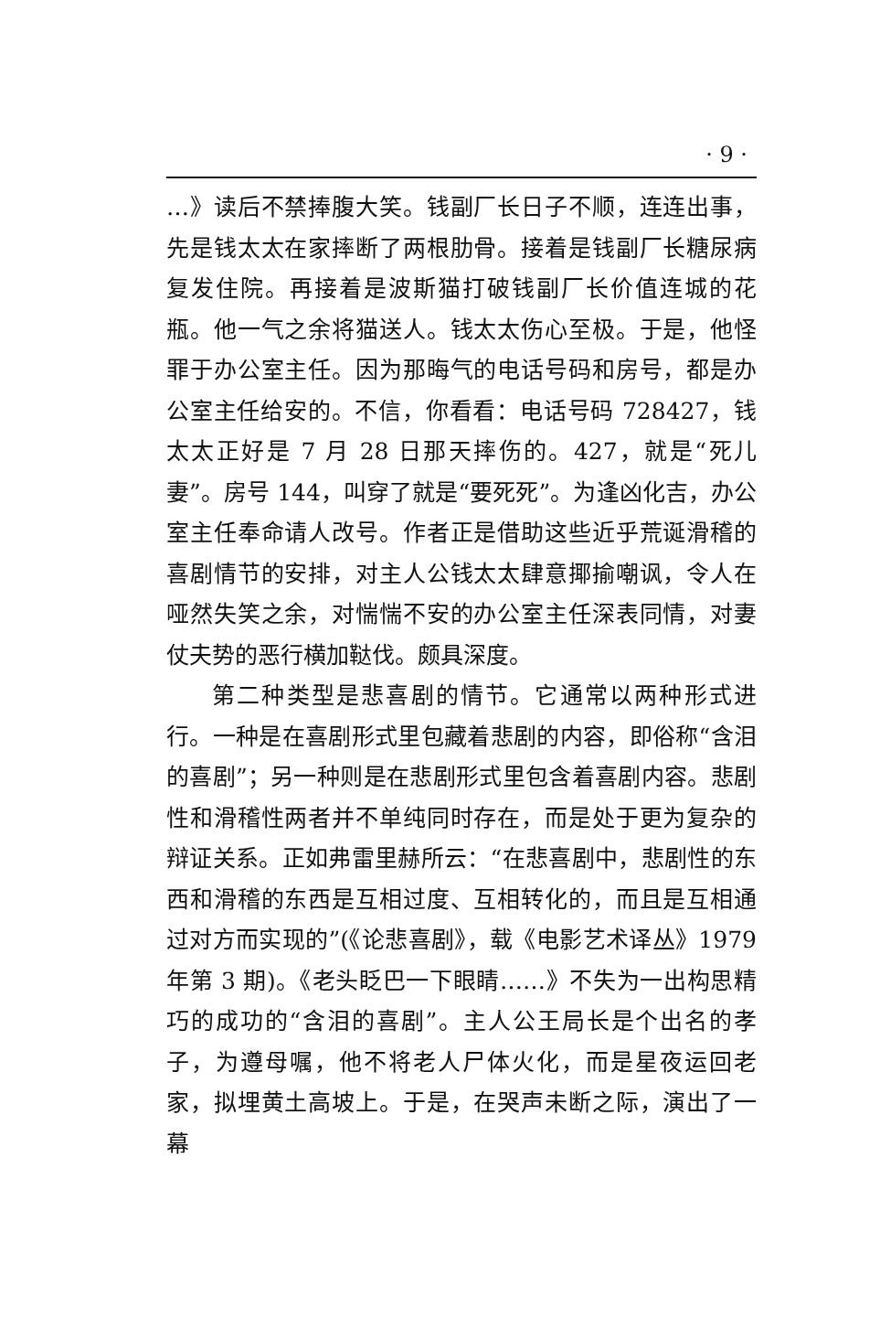· 9 ·
…》读后不禁捧腹大笑。钱副厂长日子不顺，连连出事，先是钱太太在家摔断了两根肋骨。接着是钱副厂长糖尿病复发住院。再接着是波斯猫打破钱副厂长价值连城的花瓶。他一气之余将猫送人。钱太太伤心至极。于是，他怪罪于办公室主任。因为那晦气的电话号码和房号，都是办公室主任给安的。不信，你看看：电话号码 728427，钱太太正好是 7 月 28 日那天摔伤的。427，就是“死儿妻”。房号 144，叫穿了就是“要死死”。为逢凶化吉，办公室主任奉命请人改号。作者正是借助这些近乎荒诞滑稽的喜剧情节的安排，对主人公钱太太肆意揶揄嘲讽，令人在哑然失笑之余，对惴惴不安的办公室主任深表同情，对妻仗夫势的恶行横加鞑伐。颇具深度。
第二种类型是悲喜剧的情节。它通常以两种形式进行。一种是在喜剧形式里包藏着悲剧的内容，即俗称“含泪的喜剧”；另一种则是在悲剧形式里包含着喜剧内容。悲剧性和滑稽性两者并不单纯同时存在，而是处于更为复杂的辩证关系。正如弗雷里赫所云：“在悲喜剧中，悲剧性的东西和滑稽的东西是互相过度、互相转化的，而且是互相通过对方而实现的”(《论悲喜剧》，载《电影艺术译丛》1979 年第 3 期)。《老头眨巴一下眼睛……》不失为一出构思精巧的成功的“含泪的喜剧”。主人公王局长是个出名的孝子，为遵母嘱，他不将老人尸体火化，而是星夜运回老家，拟埋黄土高坡上。于是，在哭声未断之际，演出了一幕